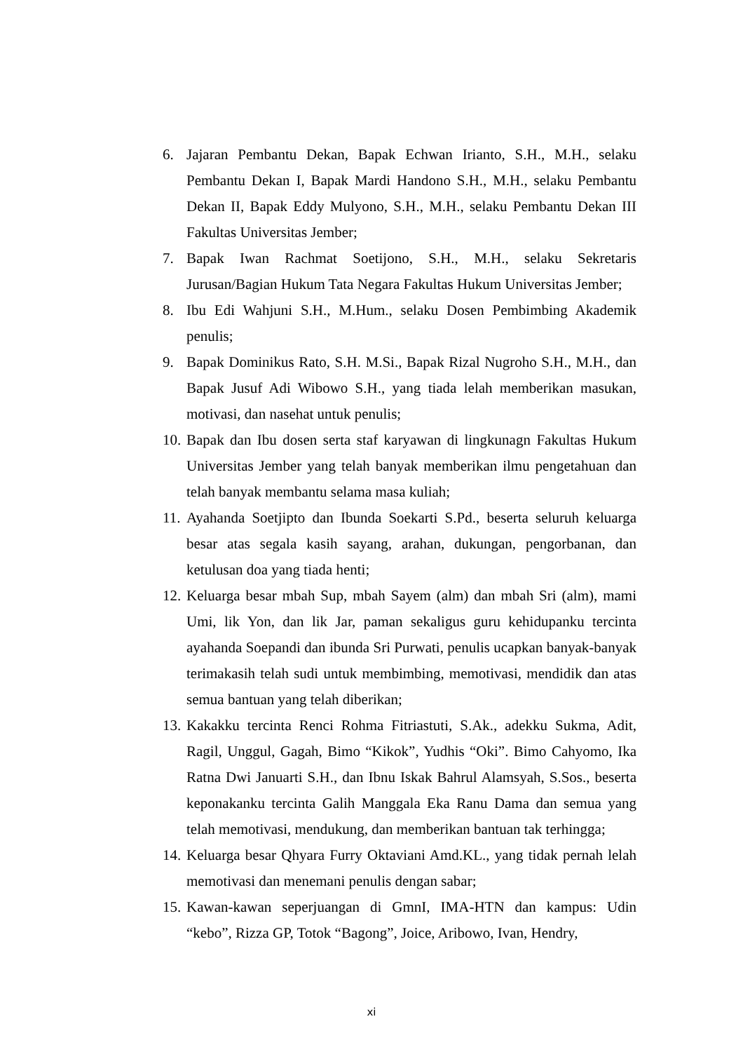6. Jajaran Pembantu Dekan, Bapak Echwan Irianto, S.H., M.H., selaku Pembantu Dekan I, Bapak Mardi Handono S.H., M.H., selaku Pembantu Dekan II, Bapak Eddy Mulyono, S.H., M.H., selaku Pembantu Dekan III Fakultas Universitas Jember;
7. Bapak Iwan Rachmat Soetijono, S.H., M.H., selaku Sekretaris Jurusan/Bagian Hukum Tata Negara Fakultas Hukum Universitas Jember;
8. Ibu Edi Wahjuni S.H., M.Hum., selaku Dosen Pembimbing Akademik penulis;
9. Bapak Dominikus Rato, S.H. M.Si., Bapak Rizal Nugroho S.H., M.H., dan Bapak Jusuf Adi Wibowo S.H., yang tiada lelah memberikan masukan, motivasi, dan nasehat untuk penulis;
10. Bapak dan Ibu dosen serta staf karyawan di lingkunagn Fakultas Hukum Universitas Jember yang telah banyak memberikan ilmu pengetahuan dan telah banyak membantu selama masa kuliah;
11. Ayahanda Soetjipto dan Ibunda Soekarti S.Pd., beserta seluruh keluarga besar atas segala kasih sayang, arahan, dukungan, pengorbanan, dan ketulusan doa yang tiada henti;
12. Keluarga besar mbah Sup, mbah Sayem (alm) dan mbah Sri (alm), mami Umi, lik Yon, dan lik Jar, paman sekaligus guru kehidupanku tercinta ayahanda Soepandi dan ibunda Sri Purwati, penulis ucapkan banyak-banyak terimakasih telah sudi untuk membimbing, memotivasi, mendidik dan atas semua bantuan yang telah diberikan;
13. Kakakku tercinta Renci Rohma Fitriastuti, S.Ak., adekku Sukma, Adit, Ragil, Unggul, Gagah, Bimo “Kikok”, Yudhis “Oki”. Bimo Cahyomo, Ika Ratna Dwi Januarti S.H., dan Ibnu Iskak Bahrul Alamsyah, S.Sos., beserta keponakanku tercinta Galih Manggala Eka Ranu Dama dan semua yang telah memotivasi, mendukung, dan memberikan bantuan tak terhingga;
14. Keluarga besar Qhyara Furry Oktaviani Amd.KL., yang tidak pernah lelah memotivasi dan menemani penulis dengan sabar;
15. Kawan-kawan seperjuangan di GmnI, IMA-HTN dan kampus: Udin “kebo”, Rizza GP, Totok “Bagong”, Joice, Aribowo, Ivan, Hendry,
xi